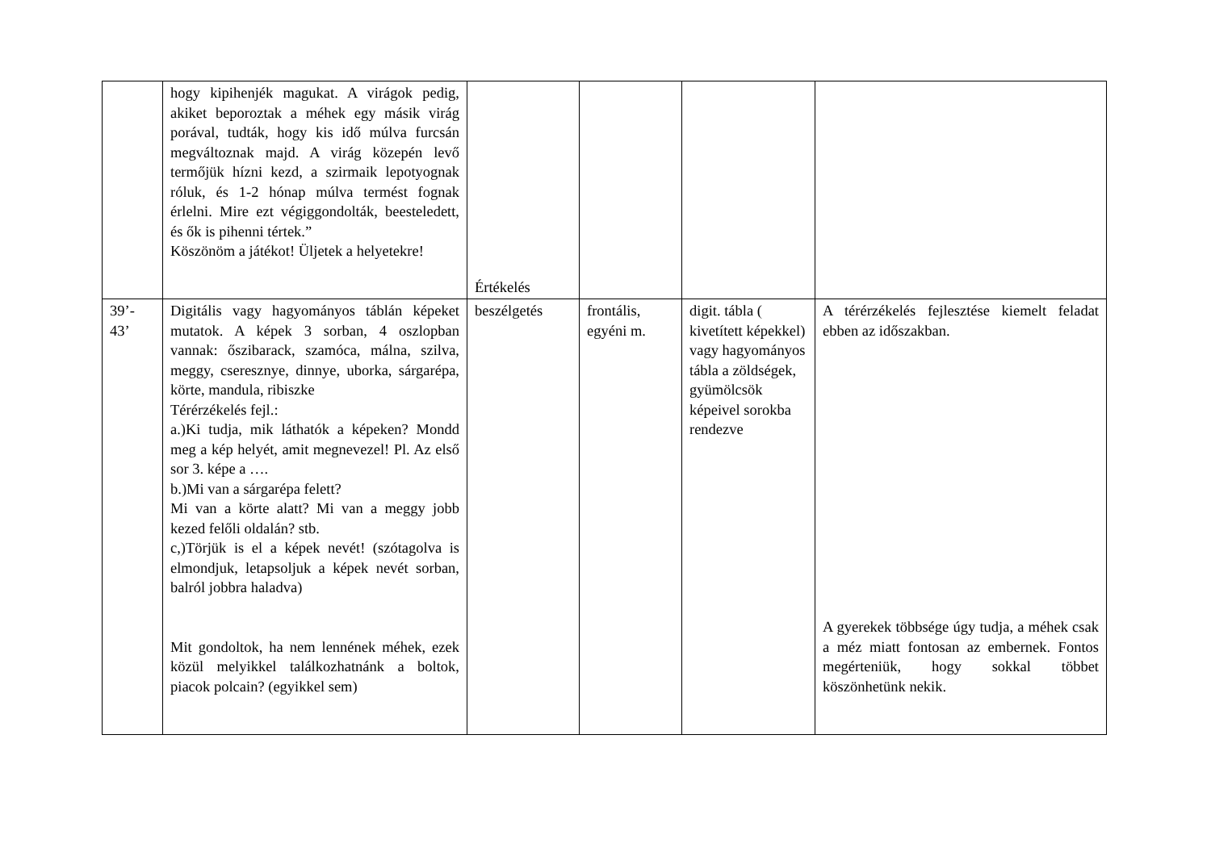| | hogy kipihenjék magukat. A virágok pedig, akiket beporoztak a méhek egy másik virág porával, tudták, hogy kis idő múlva furcsán megváltoznak majd. A virág közepén levő termőjük hízni kezd, a szirmaik lepotyognak róluk, és 1-2 hónap múlva termést fognak érlelni. Mire ezt végiggondolták, beesteledett, és ők is pihenni tértek.” Köszönöm a játékot! Üljetek a helyetekre! | Értékelés | | | |
| 39’- 43’ | Digitális vagy hagyományos táblán képeket mutatok. A képek 3 sorban, 4 oszlopban vannak: őszibarack, szamóca, málna, szilva, meggy, cseresznye, dinnye, uborka, sárgarépa, körte, mandula, ribiszke Térérzékelés fejl.: a.)Ki tudja, mik láthatók a képeken? Mondd meg a kép helyét, amit megnevezel! Pl. Az első sor 3. képe a …. b.)Mi van a sárgarépa felett? Mi van a körte alatt? Mi van a meggy jobb kezed felőli oldalán? stb. c,)Törjük is el a képek nevét! (szótagolva is elmondjuk, letapsoljuk a képek nevét sorban, balról jobbra haladva) Mit gondoltok, ha nem lennének méhek, ezek közül melyikkel találkozhatnánk a boltok, piacok polcain? (egyikkel sem) | beszélgetés | frontális, egyéni m. | digit. tábla ( kivetített képekkel) vagy hagyományos tábla a zöldségek, gyümölcsök képeivel sorokba rendezve | A térérzékelés fejlesztése kiemelt feladat ebben az időszakban. A gyerekek többsége úgy tudja, a méhek csak a méz miatt fontosan az embernek. Fontos megérteniük, hogy sokkal többet köszönhetünk nekik. |